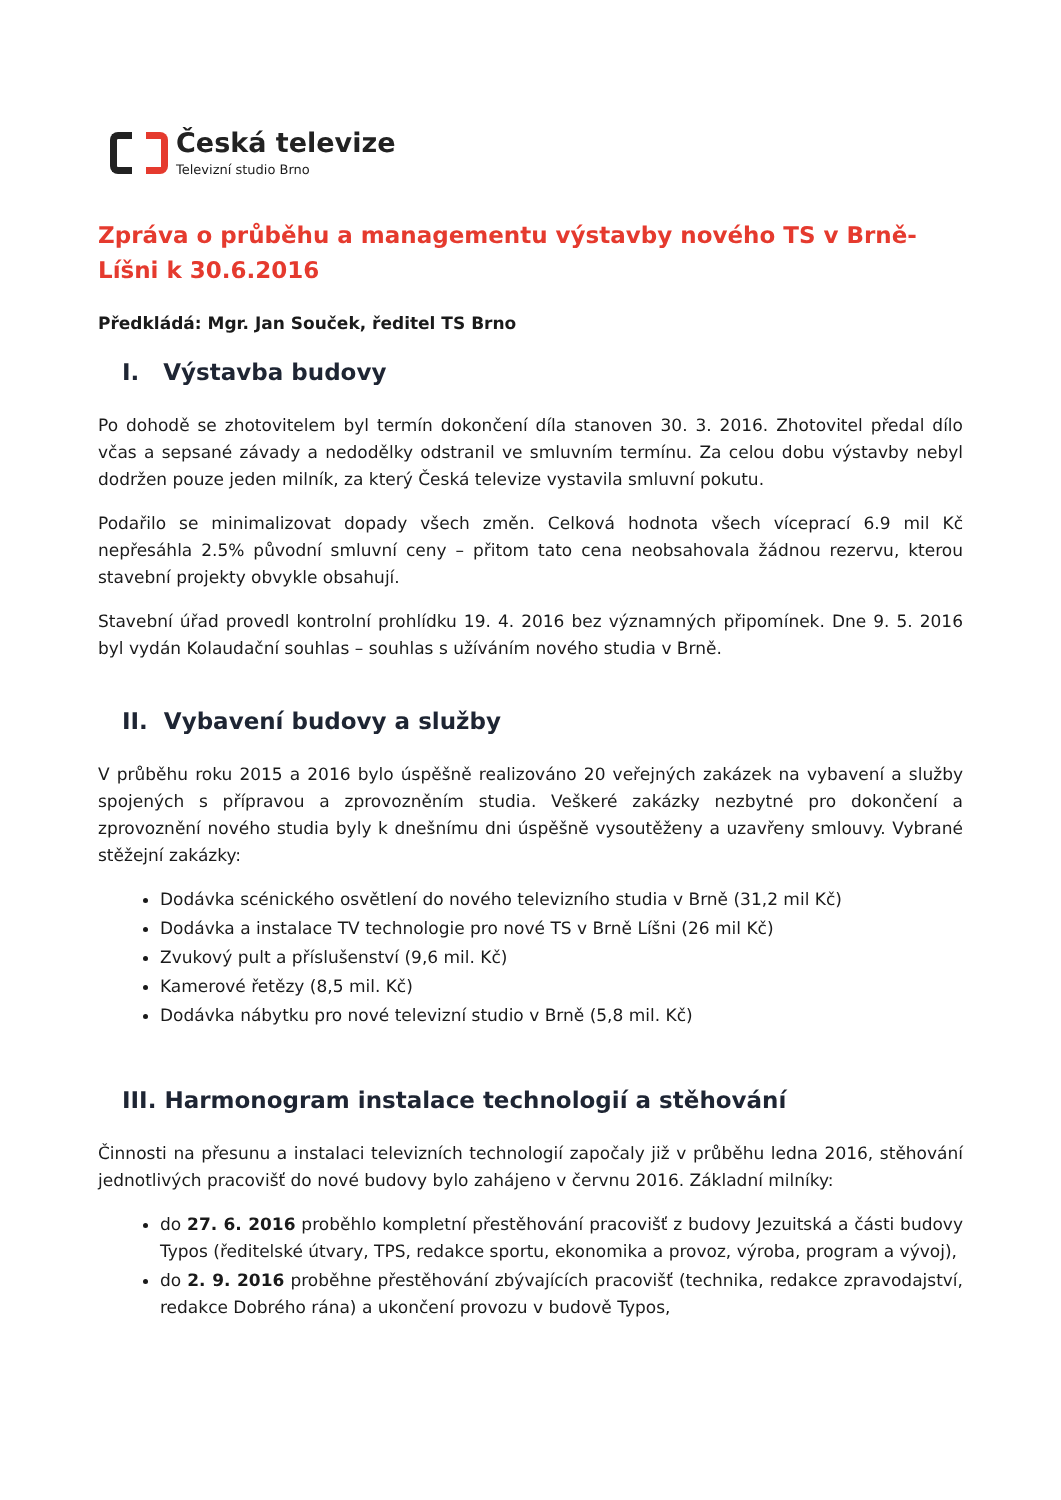Česká televize
Televizní studio Brno
Zpráva o průběhu a managementu výstavby nového TS v Brně-Líšni k 30.6.2016
Předkládá: Mgr. Jan Souček, ředitel TS Brno
I. Výstavba budovy
Po dohodě se zhotovitelem byl termín dokončení díla stanoven 30. 3. 2016. Zhotovitel předal dílo včas a sepsané závady a nedodělky odstranil ve smluvním termínu. Za celou dobu výstavby nebyl dodržen pouze jeden milník, za který Česká televize vystavila smluvní pokutu.
Podařilo se minimalizovat dopady všech změn. Celková hodnota všech víceprací 6.9 mil Kč nepřesáhla 2.5% původní smluvní ceny – přitom tato cena neobsahovala žádnou rezervu, kterou stavební projekty obvykle obsahují.
Stavební úřad provedl kontrolní prohlídku 19. 4. 2016 bez významných připomínek. Dne 9. 5. 2016 byl vydán Kolaudační souhlas – souhlas s užíváním nového studia v Brně.
II. Vybavení budovy a služby
V průběhu roku 2015 a 2016 bylo úspěšně realizováno 20 veřejných zakázek na vybavení a služby spojených s přípravou a zprovozněním studia. Veškeré zakázky nezbytné pro dokončení a zprovoznění nového studia byly k dnešnímu dni úspěšně vysoutěženy a uzavřeny smlouvy. Vybrané stěžejní zakázky:
Dodávka scénického osvětlení do nového televizního studia v Brně (31,2 mil Kč)
Dodávka a instalace TV technologie pro nové TS v Brně Líšni (26 mil Kč)
Zvukový pult a příslušenství (9,6 mil. Kč)
Kamerové řetězy (8,5 mil. Kč)
Dodávka nábytku pro nové televizní studio v Brně (5,8 mil. Kč)
III. Harmonogram instalace technologií a stěhování
Činnosti na přesunu a instalaci televizních technologií započaly již v průběhu ledna 2016, stěhování jednotlivých pracovišť do nové budovy bylo zahájeno v červnu 2016. Základní milníky:
do 27. 6. 2016 proběhlo kompletní přestěhování pracovišť z budovy Jezuitská a části budovy Typos (ředitelské útvary, TPS, redakce sportu, ekonomika a provoz, výroba, program a vývoj),
do 2. 9. 2016 proběhne přestěhování zbývajících pracovišť (technika, redakce zpravodajství, redakce Dobrého rána) a ukončení provozu v budově Typos,